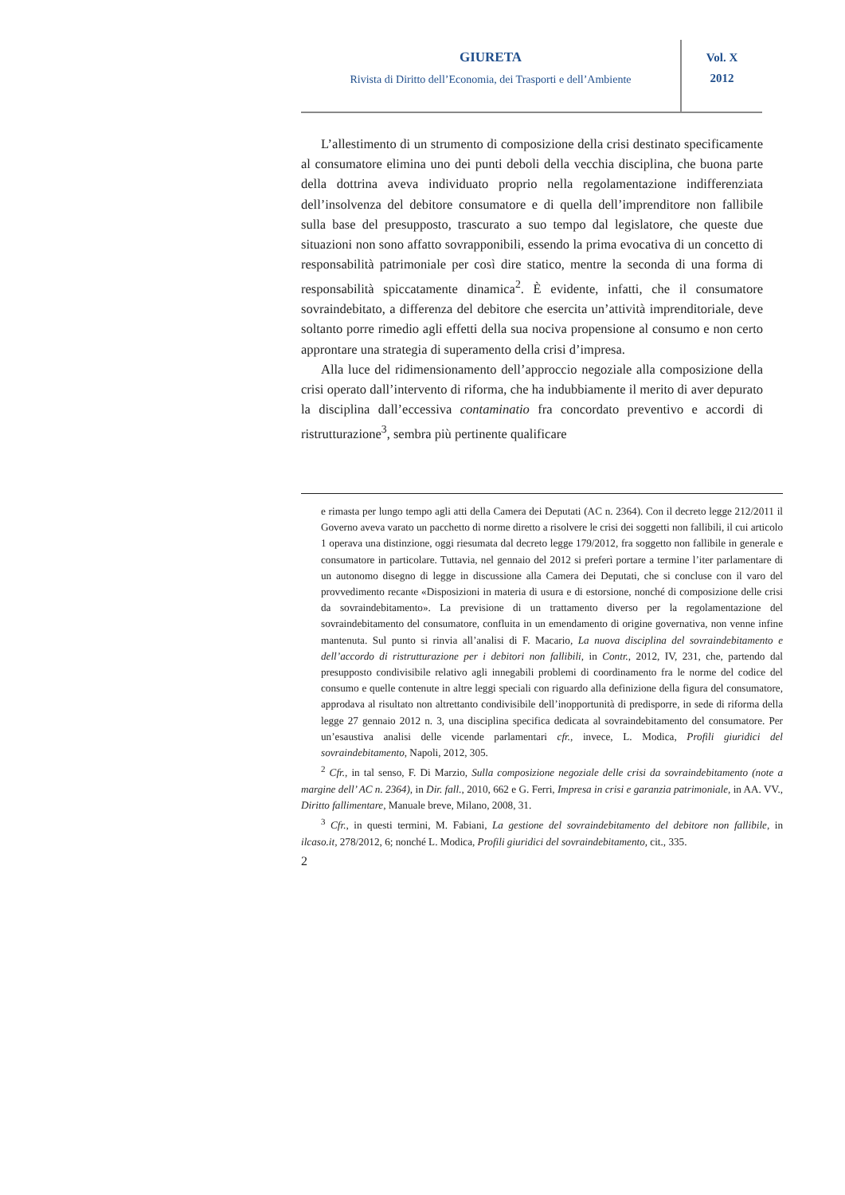GIURETA
Rivista di Diritto dell’Economia, dei Trasporti e dell’Ambiente
Vol. X
2012
L’allestimento di un strumento di composizione della crisi destinato specificamente al consumatore elimina uno dei punti deboli della vecchia disciplina, che buona parte della dottrina aveva individuato proprio nella regolamentazione indifferenziata dell’insolvenza del debitore consumatore e di quella dell’imprenditore non fallibile sulla base del presupposto, trascurato a suo tempo dal legislatore, che queste due situazioni non sono affatto sovrapponibili, essendo la prima evocativa di un concetto di responsabilità patrimoniale per così dire statico, mentre la seconda di una forma di responsabilità spiccatamente dinamica<sup>2</sup>. È evidente, infatti, che il consumatore sovraindebitato, a differenza del debitore che esercita un’attività imprenditoriale, deve soltanto porre rimedio agli effetti della sua nociva propensione al consumo e non certo approntare una strategia di superamento della crisi d’impresa.
Alla luce del ridimensionamento dell’approccio negoziale alla composizione della crisi operato dall’intervento di riforma, che ha indubbiamente il merito di aver depurato la disciplina dall’eccessiva contaminatio fra concordato preventivo e accordi di ristrutturazione<sup>3</sup>, sembra più pertinente qualificare
e rimasta per lungo tempo agli atti della Camera dei Deputati (AC n. 2364). Con il decreto legge 212/2011 il Governo aveva varato un pacchetto di norme diretto a risolvere le crisi dei soggetti non fallibili, il cui articolo 1 operava una distinzione, oggi riesumata dal decreto legge 179/2012, fra soggetto non fallibile in generale e consumatore in particolare. Tuttavia, nel gennaio del 2012 si preferì portare a termine l’iter parlamentare di un autonomo disegno di legge in discussione alla Camera dei Deputati, che si concluse con il varo del provvedimento recante «Disposizioni in materia di usura e di estorsione, nonché di composizione delle crisi da sovraindebitamento». La previsione di un trattamento diverso per la regolamentazione del sovraindebitamento del consumatore, confluita in un emendamento di origine governativa, non venne infine mantenuta. Sul punto si rinvia all’analisi di F. Macario, La nuova disciplina del sovraindebitamento e dell’accordo di ristrutturazione per i debitori non fallibili, in Contr., 2012, IV, 231, che, partendo dal presupposto condivisibile relativo agli innegabili problemi di coordinamento fra le norme del codice del consumo e quelle contenute in altre leggi speciali con riguardo alla definizione della figura del consumatore, approdava al risultato non altrettanto condivisibile dell’inopportunità di predisporre, in sede di riforma della legge 27 gennaio 2012 n. 3, una disciplina specifica dedicata al sovraindebitamento del consumatore. Per un’esaustiva analisi delle vicende parlamentari cfr., invece, L. Modica, Profili giuridici del sovraindebitamento, Napoli, 2012, 305.
<sup>2</sup> Cfr., in tal senso, F. Di Marzio, Sulla composizione negoziale delle crisi da sovraindebitamento (note a margine dell’ AC n. 2364), in Dir. fall., 2010, 662 e G. Ferri, Impresa in crisi e garanzia patrimoniale, in AA. VV., Diritto fallimentare, Manuale breve, Milano, 2008, 31.
<sup>3</sup> Cfr., in questi termini, M. Fabiani, La gestione del sovraindebitamento del debitore non fallibile, in ilcaso.it, 278/2012, 6; nonché L. Modica, Profili giuridici del sovraindebitamento, cit., 335.
2